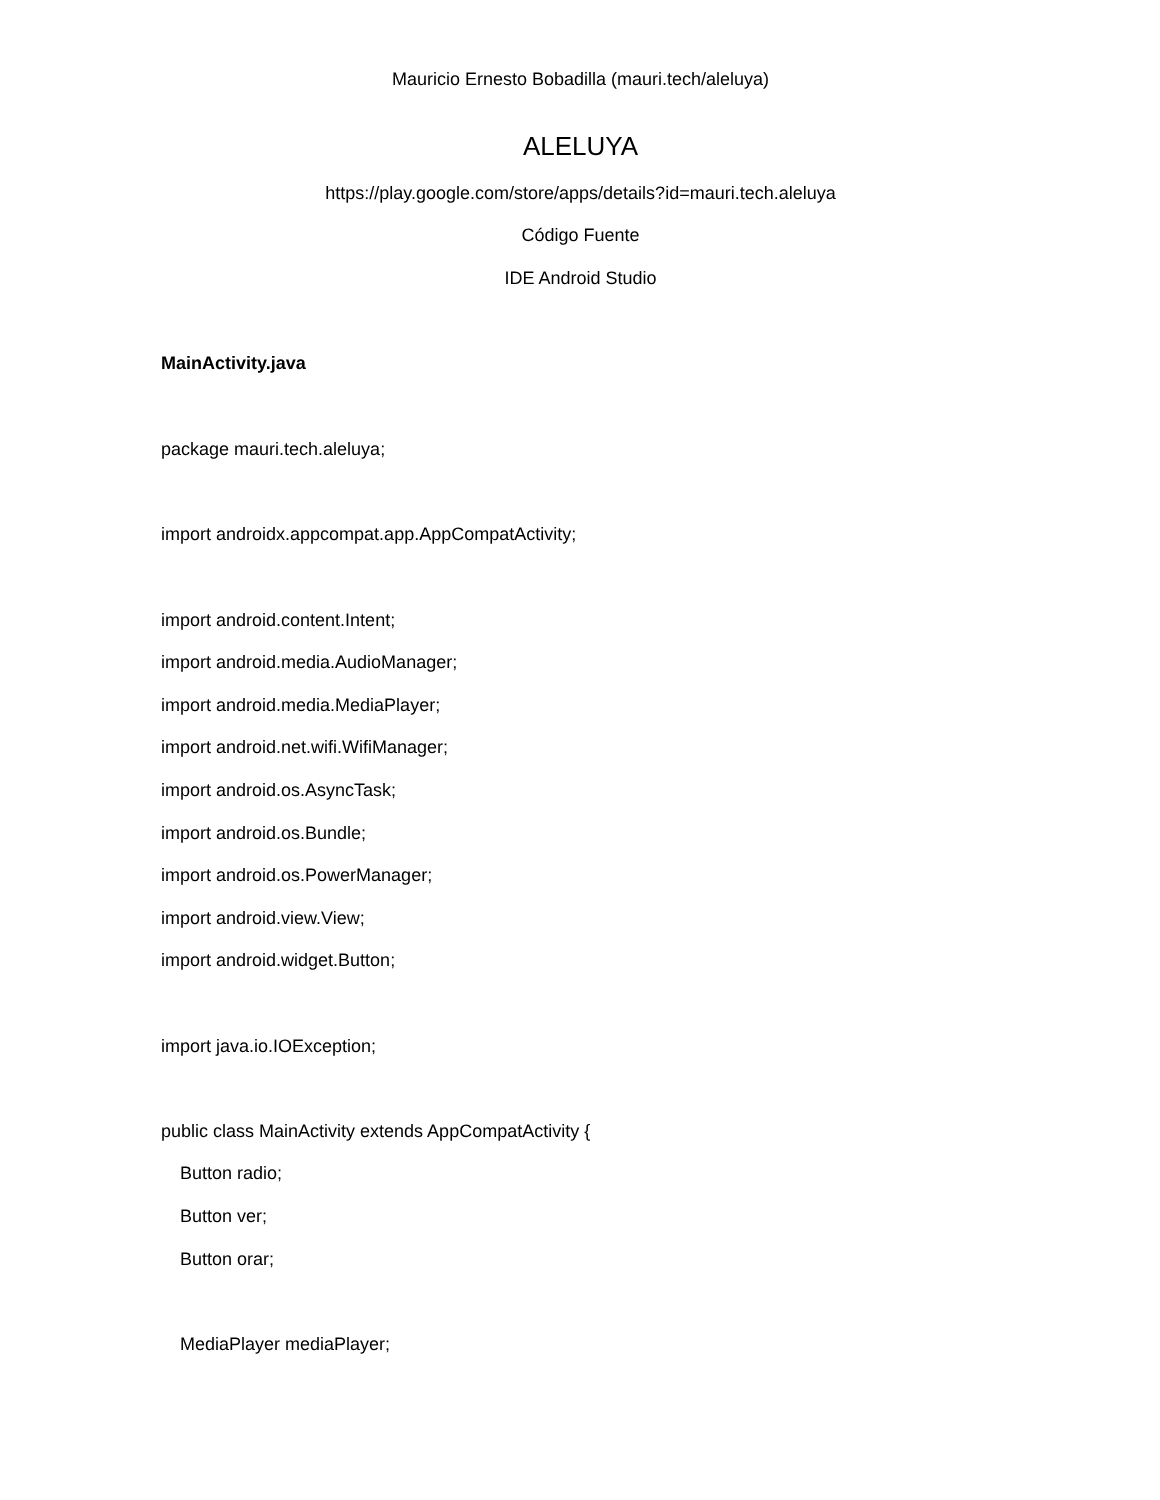Mauricio Ernesto Bobadilla (mauri.tech/aleluya)
ALELUYA
https://play.google.com/store/apps/details?id=mauri.tech.aleluya
Código Fuente
IDE Android Studio
MainActivity.java
package mauri.tech.aleluya;
import androidx.appcompat.app.AppCompatActivity;
import android.content.Intent;
import android.media.AudioManager;
import android.media.MediaPlayer;
import android.net.wifi.WifiManager;
import android.os.AsyncTask;
import android.os.Bundle;
import android.os.PowerManager;
import android.view.View;
import android.widget.Button;
import java.io.IOException;
public class MainActivity extends AppCompatActivity {
Button radio;
Button ver;
Button orar;
MediaPlayer mediaPlayer;